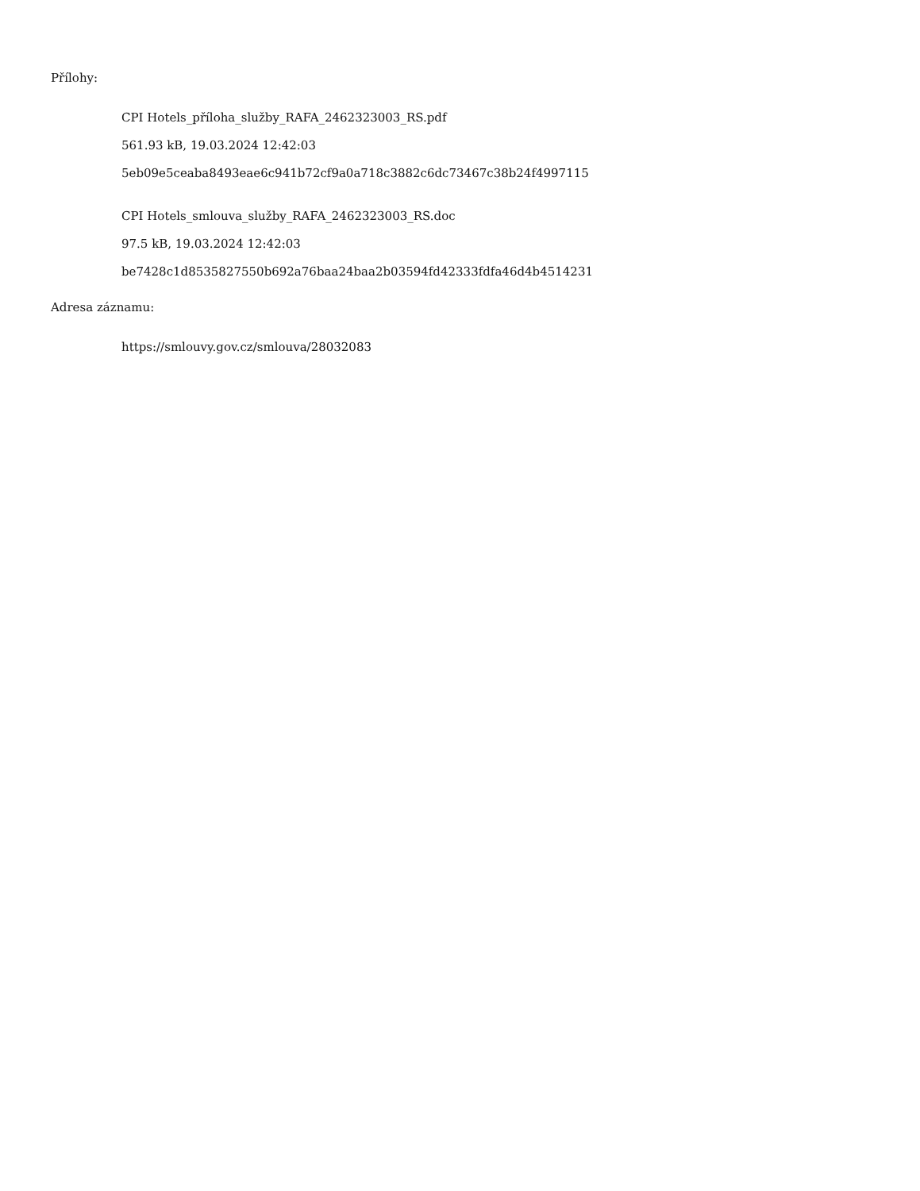Přílohy:
CPI Hotels_příloha_služby_RAFA_2462323003_RS.pdf
561.93 kB, 19.03.2024 12:42:03
5eb09e5ceaba8493eae6c941b72cf9a0a718c3882c6dc73467c38b24f4997115
CPI Hotels_smlouva_služby_RAFA_2462323003_RS.doc
97.5 kB, 19.03.2024 12:42:03
be7428c1d8535827550b692a76baa24baa2b03594fd42333fdfa46d4b4514231
Adresa záznamu:
https://smlouvy.gov.cz/smlouva/28032083